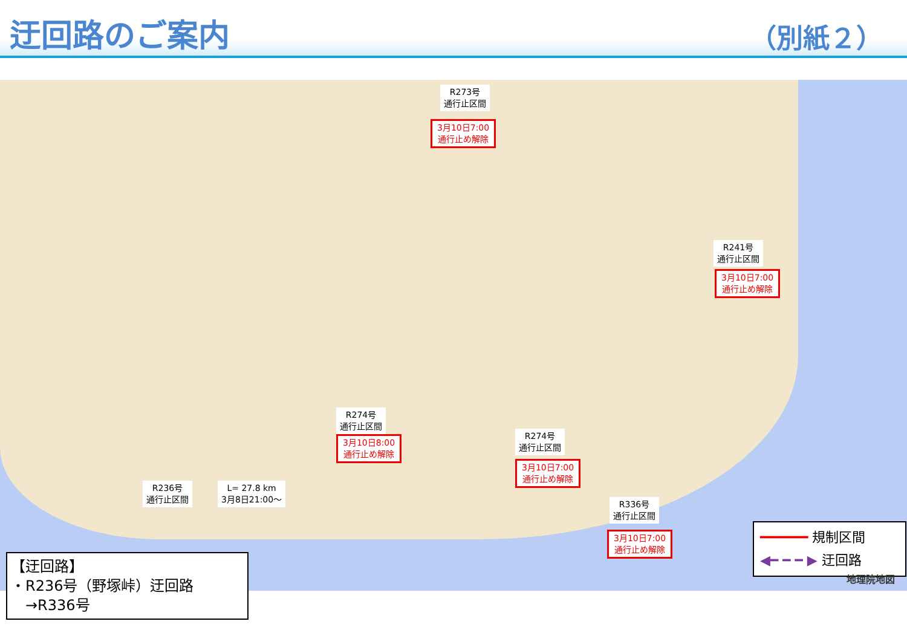迂回路のご案内
（別紙２）
R273号
通行止区間
3月10日7:00
通行止め解除
R241号
通行止区間
3月10日7:00
通行止め解除
R274号
通行止区間
3月10日8:00
通行止め解除
R274号
通行止区間
3月10日7:00
通行止め解除
R236号
通行止区間
L= 27.8 km
3月8日21:00～
R336号
通行止区間
3月10日7:00
通行止め解除
━━━━━━ 規制区間
◀━ ━ ━ ▶ 迂回路
地理院地図
【迂回路】
・R236号（野塚峠）迂回路
　→R336号